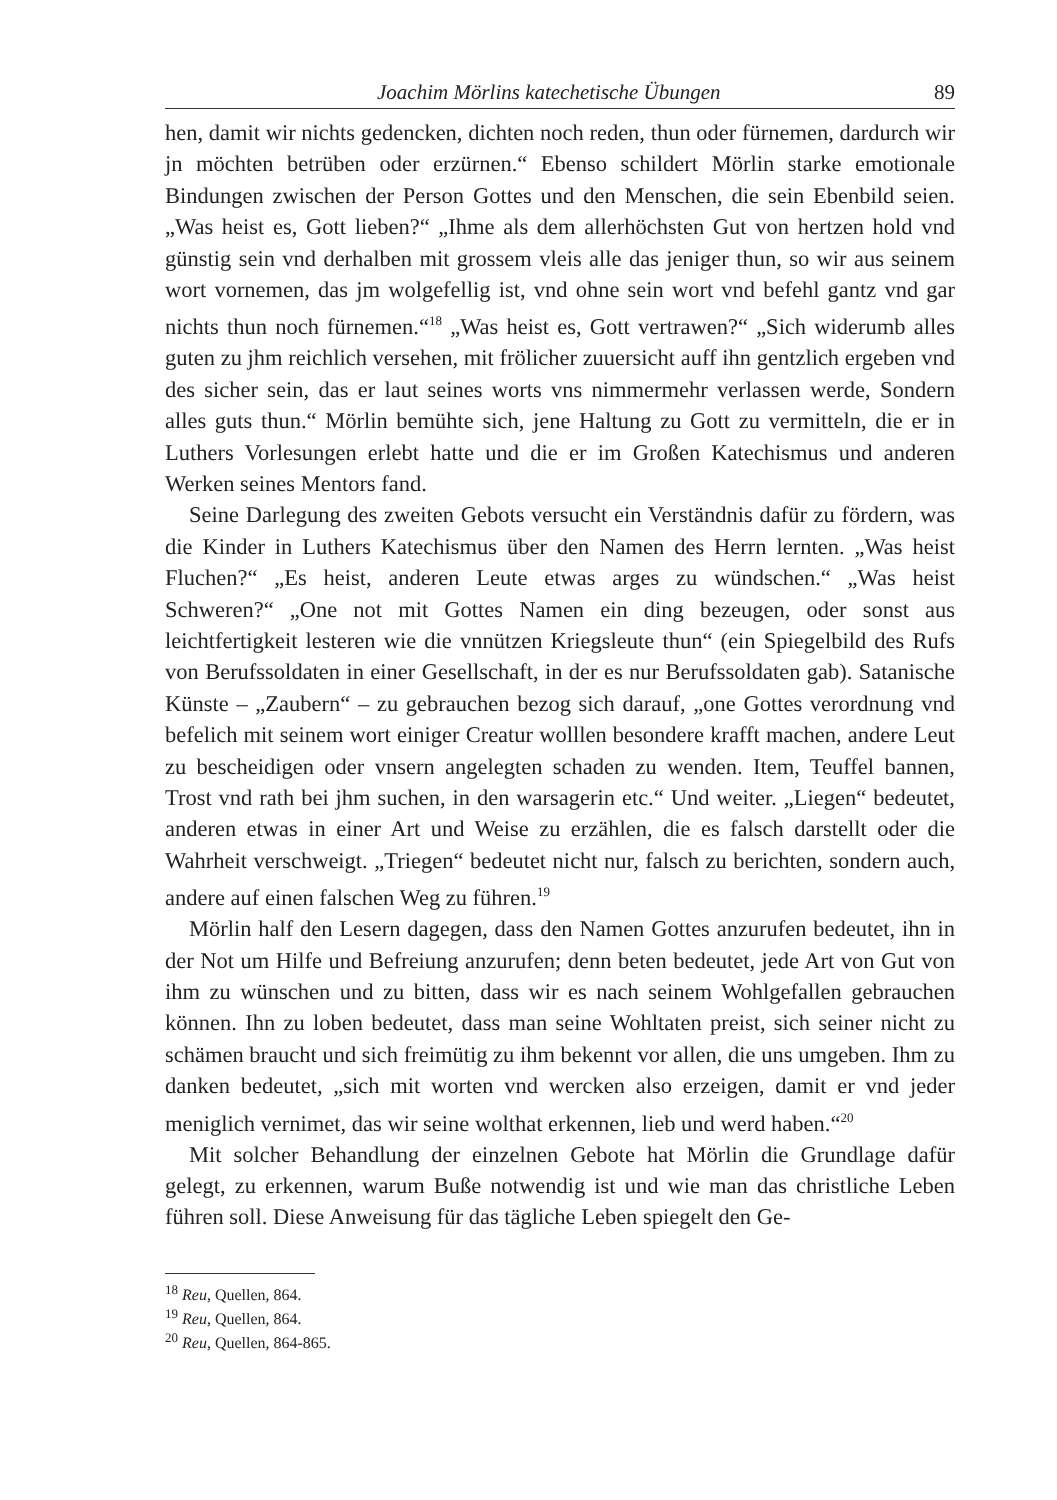Joachim Mörlins katechetische Übungen 89
hen, damit wir nichts gedencken, dichten noch reden, thun oder fürnemen, dardurch wir jn möchten betrüben oder erzürnen.“ Ebenso schildert Mörlin starke emotionale Bindungen zwischen der Person Gottes und den Menschen, die sein Ebenbild seien. „Was heist es, Gott lieben?“ „Ihme als dem allerhöchsten Gut von hertzen hold vnd günstig sein vnd derhalben mit grossem vleis alle das jeniger thun, so wir aus seinem wort vornemen, das jm wolgefellig ist, vnd ohne sein wort vnd befehl gantz vnd gar nichts thun noch fürnemen.“<sup>18</sup> „Was heist es, Gott vertrawen?“ „Sich widerumb alles guten zu jhm reichlich versehen, mit frölicher zuuersicht auff ihn gentzlich ergeben vnd des sicher sein, das er laut seines worts vns nimmermehr verlassen werde, Sondern alles guts thun.“ Mörlin bemühte sich, jene Haltung zu Gott zu vermitteln, die er in Luthers Vorlesungen erlebt hatte und die er im Großen Katechismus und anderen Werken seines Mentors fand.
Seine Darlegung des zweiten Gebots versucht ein Verständnis dafür zu fördern, was die Kinder in Luthers Katechismus über den Namen des Herrn lernten. „Was heist Fluchen?“ „Es heist, anderen Leute etwas arges zu wündschen.“ „Was heist Schweren?“ „One not mit Gottes Namen ein ding bezeugen, oder sonst aus leichtfertigkeit lesteren wie die vnnützen Kriegsleute thun“ (ein Spiegelbild des Rufs von Berufssoldaten in einer Gesellschaft, in der es nur Berufssoldaten gab). Satanische Künste – „Zaubern“ – zu gebrauchen bezog sich darauf, „one Gottes verordnung vnd befelich mit seinem wort einiger Creatur wolllen besondere krafft machen, andere Leut zu bescheidigen oder vnsern angelegten schaden zu wenden. Item, Teuffel bannen, Trost vnd rath bei jhm suchen, in den warsagerin etc.“ Und weiter. „Liegen“ bedeutet, anderen etwas in einer Art und Weise zu erzählen, die es falsch darstellt oder die Wahrheit verschweigt. „Triegen“ bedeutet nicht nur, falsch zu berichten, sondern auch, andere auf einen falschen Weg zu führen.<sup>19</sup>
Mörlin half den Lesern dagegen, dass den Namen Gottes anzurufen bedeutet, ihn in der Not um Hilfe und Befreiung anzurufen; denn beten bedeutet, jede Art von Gut von ihm zu wünschen und zu bitten, dass wir es nach seinem Wohlgefallen gebrauchen können. Ihn zu loben bedeutet, dass man seine Wohltaten preist, sich seiner nicht zu schämen braucht und sich freimütig zu ihm bekennt vor allen, die uns umgeben. Ihm zu danken bedeutet, „sich mit worten vnd wercken also erzeigen, damit er vnd jeder meniglich vernimet, das wir seine wolthat erkennen, lieb und werd haben.“<sup>20</sup>
Mit solcher Behandlung der einzelnen Gebote hat Mörlin die Grundlage dafür gelegt, zu erkennen, warum Buße notwendig ist und wie man das christliche Leben führen soll. Diese Anweisung für das tägliche Leben spiegelt den Ge-
<sup>18</sup> Reu, Quellen, 864.
<sup>19</sup> Reu, Quellen, 864.
<sup>20</sup> Reu, Quellen, 864-865.